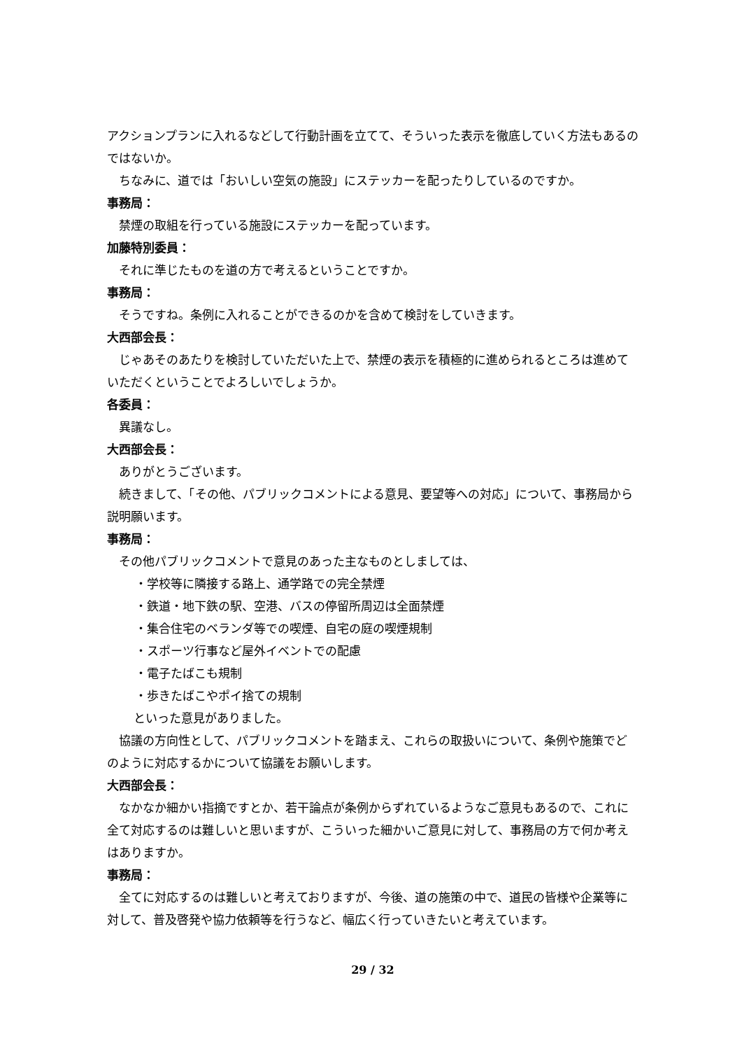アクションプランに入れるなどして行動計画を立てて、そういった表示を徹底していく方法もあるのではないか。
ちなみに、道では「おいしい空気の施設」にステッカーを配ったりしているのですか。
事務局：
禁煙の取組を行っている施設にステッカーを配っています。
加藤特別委員：
それに準じたものを道の方で考えるということですか。
事務局：
そうですね。条例に入れることができるのかを含めて検討をしていきます。
大西部会長：
じゃあそのあたりを検討していただいた上で、禁煙の表示を積極的に進められるところは進めていただくということでよろしいでしょうか。
各委員：
異議なし。
大西部会長：
ありがとうございます。
続きまして、「その他、パブリックコメントによる意見、要望等への対応」について、事務局から説明願います。
事務局：
その他パブリックコメントで意見のあった主なものとしましては、
・学校等に隣接する路上、通学路での完全禁煙
・鉄道・地下鉄の駅、空港、バスの停留所周辺は全面禁煙
・集合住宅のベランダ等での喫煙、自宅の庭の喫煙規制
・スポーツ行事など屋外イベントでの配慮
・電子たばこも規制
・歩きたばこやポイ捨ての規制
といった意見がありました。
協議の方向性として、パブリックコメントを踏まえ、これらの取扱いについて、条例や施策でどのように対応するかについて協議をお願いします。
大西部会長：
なかなか細かい指摘ですとか、若干論点が条例からずれているようなご意見もあるので、これに全て対応するのは難しいと思いますが、こういった細かいご意見に対して、事務局の方で何か考えはありますか。
事務局：
全てに対応するのは難しいと考えておりますが、今後、道の施策の中で、道民の皆様や企業等に対して、普及啓発や協力依頼等を行うなど、幅広く行っていきたいと考えています。
29 / 32